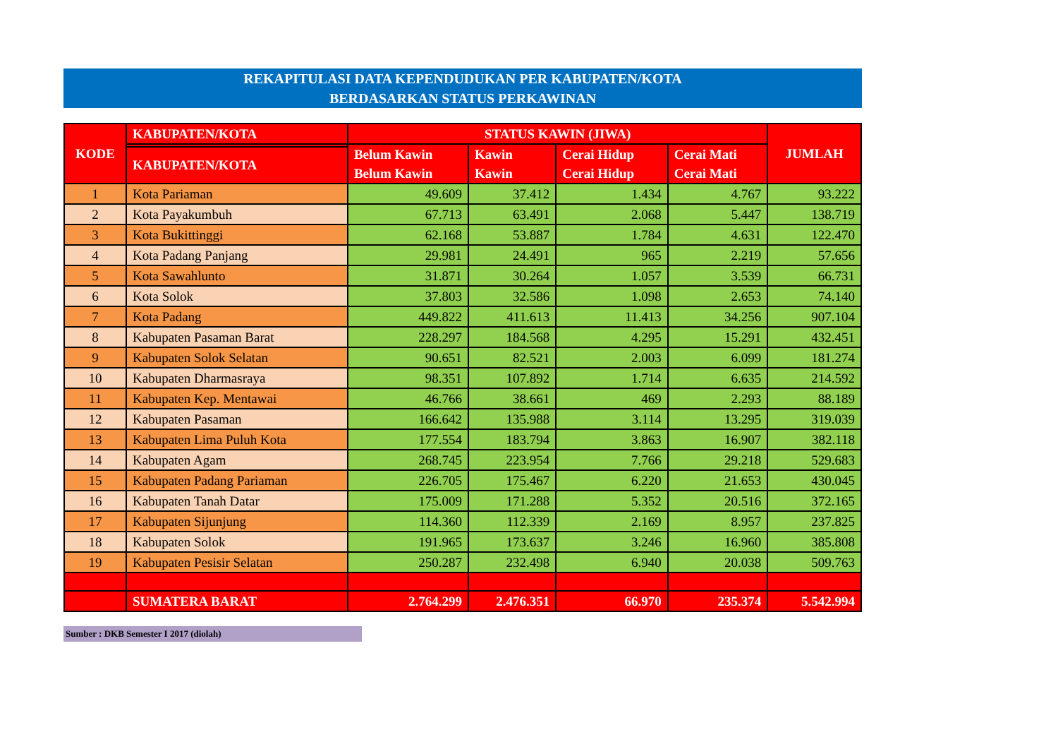REKAPITULASI DATA KEPENDUDUKAN PER KABUPATEN/KOTA
BERDASARKAN STATUS PERKAWINAN
| KODE | KABUPATEN/KOTA | STATUS KAWIN (JIWA) | | | | JUMLAH |
| --- | --- | --- | --- | --- | --- | --- |
| | | Belum Kawin Belum Kawin | Kawin Kawin | Cerai Hidup Cerai Hidup | Cerai Mati Cerai Mati | |
| | KABUPATEN/KOTA | | | | | |
| 1 | Kota Pariaman | 49.609 | 37.412 | 1.434 | 4.767 | 93.222 |
| 2 | Kota Payakumbuh | 67.713 | 63.491 | 2.068 | 5.447 | 138.719 |
| 3 | Kota Bukittinggi | 62.168 | 53.887 | 1.784 | 4.631 | 122.470 |
| 4 | Kota Padang Panjang | 29.981 | 24.491 | 965 | 2.219 | 57.656 |
| 5 | Kota Sawahlunto | 31.871 | 30.264 | 1.057 | 3.539 | 66.731 |
| 6 | Kota Solok | 37.803 | 32.586 | 1.098 | 2.653 | 74.140 |
| 7 | Kota Padang | 449.822 | 411.613 | 11.413 | 34.256 | 907.104 |
| 8 | Kabupaten Pasaman Barat | 228.297 | 184.568 | 4.295 | 15.291 | 432.451 |
| 9 | Kabupaten Solok Selatan | 90.651 | 82.521 | 2.003 | 6.099 | 181.274 |
| 10 | Kabupaten Dharmasraya | 98.351 | 107.892 | 1.714 | 6.635 | 214.592 |
| 11 | Kabupaten Kep. Mentawai | 46.766 | 38.661 | 469 | 2.293 | 88.189 |
| 12 | Kabupaten Pasaman | 166.642 | 135.988 | 3.114 | 13.295 | 319.039 |
| 13 | Kabupaten Lima Puluh Kota | 177.554 | 183.794 | 3.863 | 16.907 | 382.118 |
| 14 | Kabupaten Agam | 268.745 | 223.954 | 7.766 | 29.218 | 529.683 |
| 15 | Kabupaten Padang Pariaman | 226.705 | 175.467 | 6.220 | 21.653 | 430.045 |
| 16 | Kabupaten Tanah Datar | 175.009 | 171.288 | 5.352 | 20.516 | 372.165 |
| 17 | Kabupaten Sijunjung | 114.360 | 112.339 | 2.169 | 8.957 | 237.825 |
| 18 | Kabupaten Solok | 191.965 | 173.637 | 3.246 | 16.960 | 385.808 |
| 19 | Kabupaten Pesisir Selatan | 250.287 | 232.498 | 6.940 | 20.038 | 509.763 |
| | SUMATERA BARAT | 2.764.299 | 2.476.351 | 66.970 | 235.374 | 5.542.994 |
Sumber : DKB Semester I 2017 (diolah)